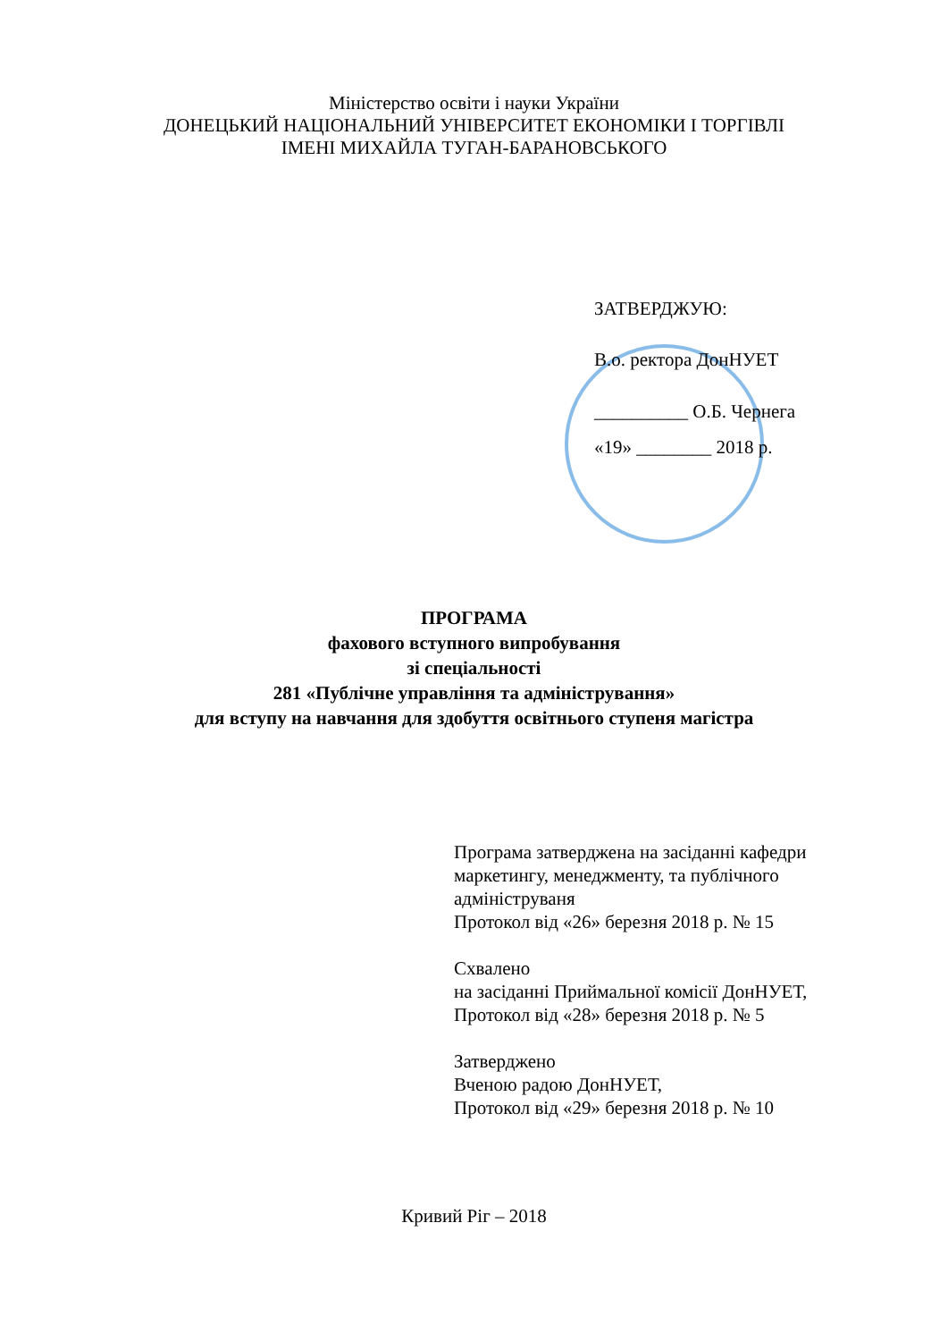Міністерство освіти і науки України
ДОНЕЦЬКИЙ НАЦІОНАЛЬНИЙ УНІВЕРСИТЕТ ЕКОНОМІКИ І ТОРГІВЛІ
ІМЕНІ МИХАЙЛА ТУГАН-БАРАНОВСЬКОГО
ЗАТВЕРДЖУЮ:
В.о. ректора ДонНУЕТ
__________ О.Б. Чернега
«19» ________ 2018 р.
ПРОГРАМА
фахового вступного випробування
зі спеціальності
281 «Публічне управління та адміністрування»
для вступу на навчання для здобуття освітнього ступеня магістра
Програма затверджена на засіданні кафедри
маркетингу, менеджменту, та публічного
адмініструваня
Протокол від «26» березня 2018 р. № 15
Схвалено
на засіданні Приймальної комісії ДонНУЕТ,
Протокол від «28» березня 2018 р. № 5
Затверджено
Вченою радою ДонНУЕТ,
Протокол від «29» березня 2018 р. № 10
Кривий Ріг – 2018